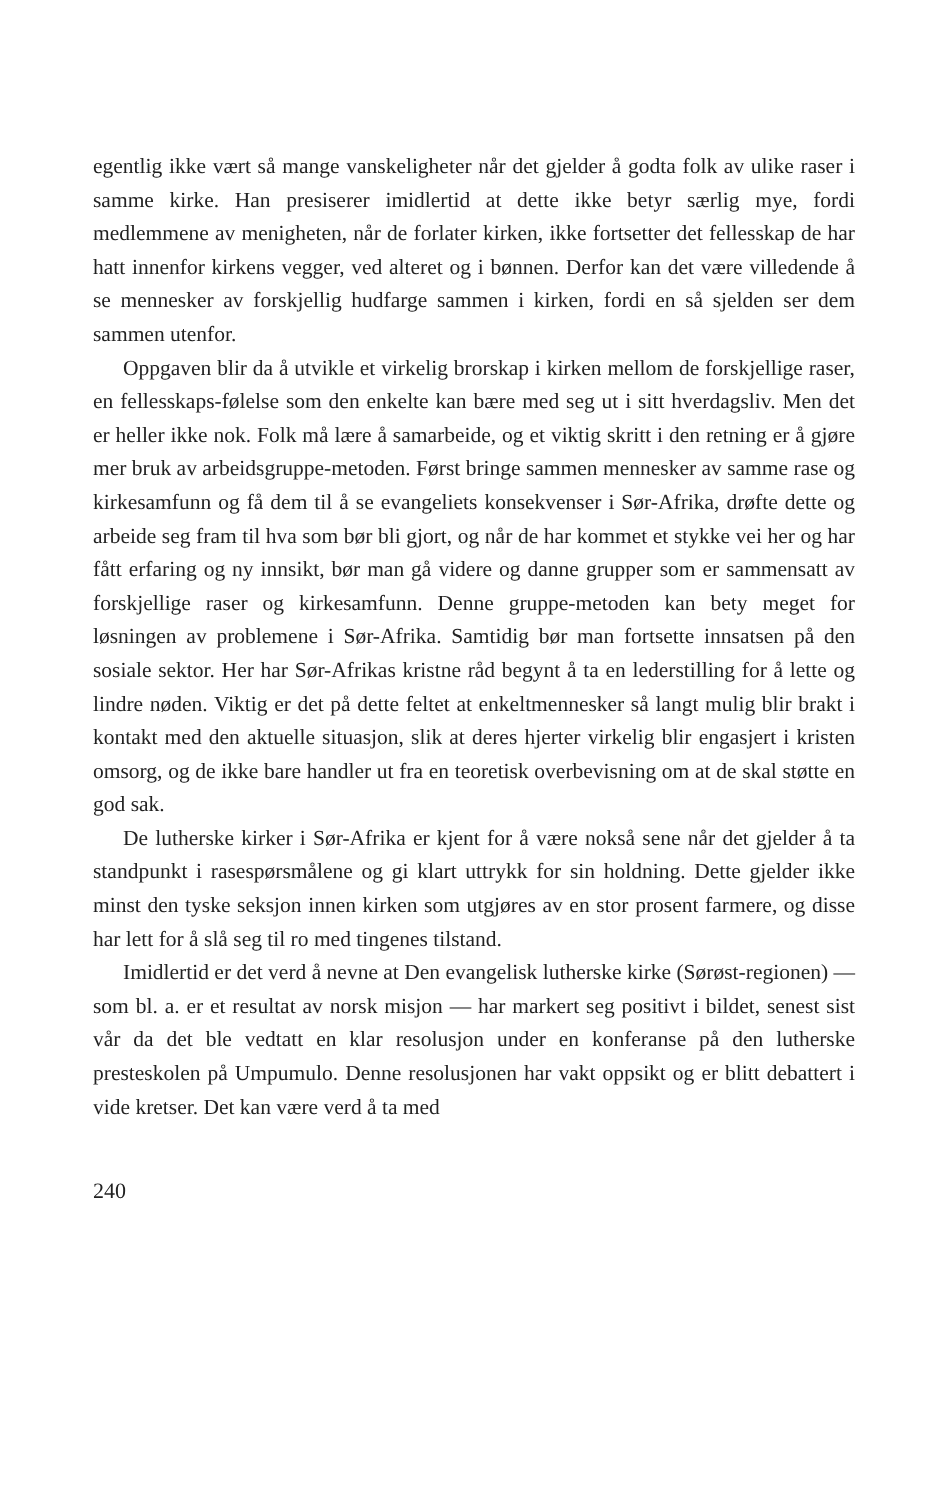egentlig ikke vært så mange vanskeligheter når det gjelder å godta folk av ulike raser i samme kirke. Han presiserer imidlertid at dette ikke betyr særlig mye, fordi medlemmene av menigheten, når de forlater kirken, ikke fortsetter det fellesskap de har hatt innenfor kirkens vegger, ved alteret og i bønnen. Derfor kan det være villedende å se mennesker av forskjellig hudfarge sammen i kirken, fordi en så sjelden ser dem sammen utenfor.
Oppgaven blir da å utvikle et virkelig brorskap i kirken mellom de forskjellige raser, en fellesskaps-følelse som den enkelte kan bære med seg ut i sitt hverdagsliv. Men det er heller ikke nok. Folk må lære å samarbeide, og et viktig skritt i den retning er å gjøre mer bruk av arbeidsgruppe-metoden. Først bringe sammen mennesker av samme rase og kirkesamfunn og få dem til å se evangeliets konsekvenser i Sør-Afrika, drøfte dette og arbeide seg fram til hva som bør bli gjort, og når de har kommet et stykke vei her og har fått erfaring og ny innsikt, bør man gå videre og danne grupper som er sammensatt av forskjellige raser og kirkesamfunn. Denne gruppe-metoden kan bety meget for løsningen av problemene i Sør-Afrika. Samtidig bør man fortsette innsatsen på den sosiale sektor. Her har Sør-Afrikas kristne råd begynt å ta en lederstilling for å lette og lindre nøden. Viktig er det på dette feltet at enkeltmennesker så langt mulig blir brakt i kontakt med den aktuelle situasjon, slik at deres hjerter virkelig blir engasjert i kristen omsorg, og de ikke bare handler ut fra en teoretisk overbevisning om at de skal støtte en god sak.
De lutherske kirker i Sør-Afrika er kjent for å være nokså sene når det gjelder å ta standpunkt i rasespørsmålene og gi klart uttrykk for sin holdning. Dette gjelder ikke minst den tyske seksjon innen kirken som utgjøres av en stor prosent farmere, og disse har lett for å slå seg til ro med tingenes tilstand.
Imidlertid er det verd å nevne at Den evangelisk lutherske kirke (Sørøst-regionen) — som bl. a. er et resultat av norsk misjon — har markert seg positivt i bildet, senest sist vår da det ble vedtatt en klar resolusjon under en konferanse på den lutherske presteskolen på Umpumulo. Denne resolusjonen har vakt oppsikt og er blitt debattert i vide kretser. Det kan være verd å ta med
240